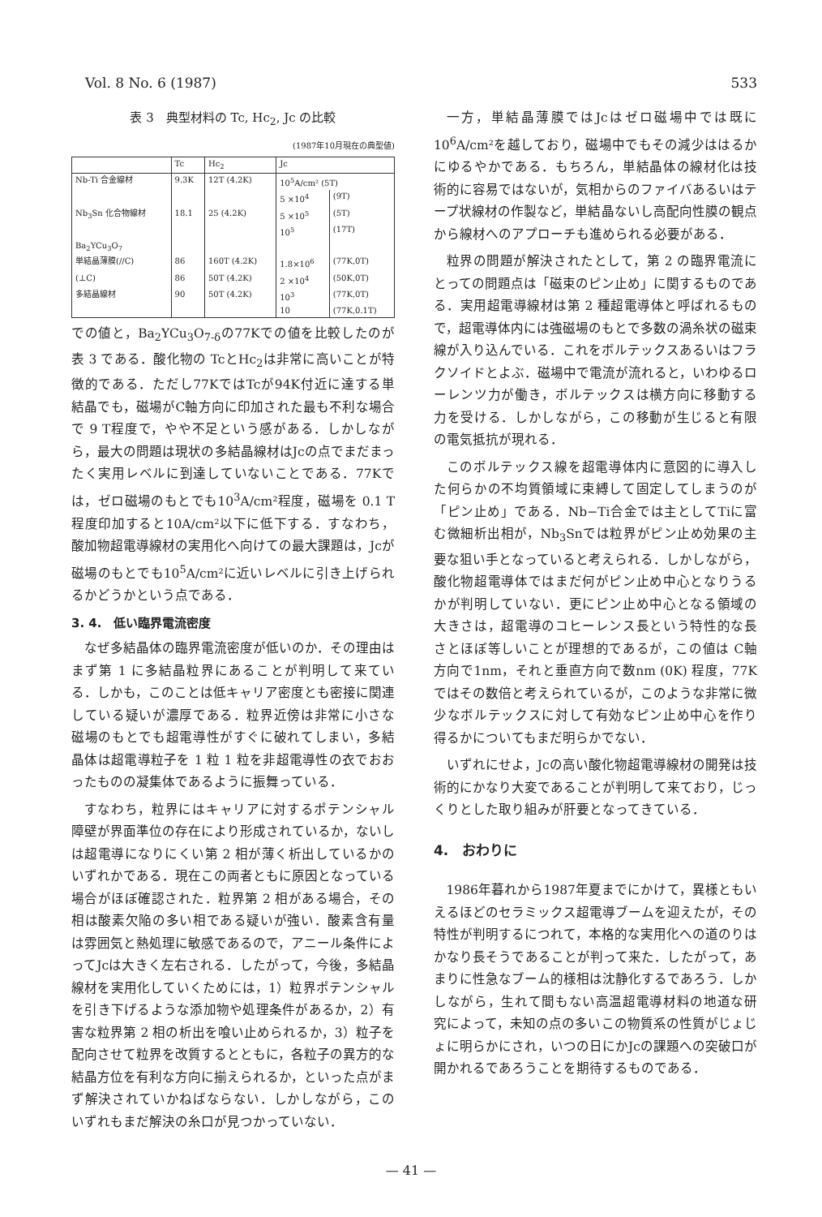Vol. 8 No. 6 (1987) 533
表 3　典型材料の Tc, Hc<sub>2</sub>, Jc の比較
(1987年10月現在の典型値)
| | Tc | Hc<sub>2</sub> | Jc | |
| --- | --- | --- | --- | --- |
| Nb-Ti 合金線材 | 9.3K | 12T (4.2K) | 10<sup>5</sup>A/cm² (5T) | |
| | | | 5 ×10<sup>4</sup> | (9T) |
| Nb<sub>3</sub>Sn 化合物線材 | 18.1 | 25 (4.2K) | 5 ×10<sup>5</sup> | (5T) |
| | | | 10<sup>5</sup> | (17T) |
| Ba<sub>2</sub>YCu<sub>3</sub>O<sub>7</sub> | | | | |
| 単結晶薄膜(//C) | 86 | 160T (4.2K) | 1.8×10<sup>6</sup> | (77K,0T) |
| (⊥C) | 86 | 50T (4.2K) | 2 ×10<sup>4</sup> | (50K,0T) |
| 多結晶線材 | 90 | 50T (4.2K) | 10<sup>3</sup> | (77K,0T) |
| | | | 10 | (77K,0.1T) |
での値と，Ba<sub>2</sub>YCu<sub>3</sub>O<sub>7-δ</sub>の77Kでの値を比較したのが表 3 である．酸化物の TcとHc<sub>2</sub>は非常に高いことが特徴的である．ただし77KではTcが94K付近に達する単結晶でも，磁場がC軸方向に印加された最も不利な場合で 9 T程度で，やや不足という感がある．しかしながら，最大の問題は現状の多結晶線材はJcの点でまだまったく実用レベルに到達していないことである．77Kでは，ゼロ磁場のもとでも10<sup>3</sup>A/cm²程度，磁場を 0.1 T程度印加すると10A/cm²以下に低下する．すなわち，酸加物超電導線材の実用化へ向けての最大課題は，Jcが磁場のもとでも10<sup>5</sup>A/cm²に近いレベルに引き上げられるかどうかという点である．
3. 4.　低い臨界電流密度
なぜ多結晶体の臨界電流密度が低いのか．その理由はまず第 1 に多結晶粒界にあることが判明して来ている．しかも，このことは低キャリア密度とも密接に関連している疑いが濃厚である．粒界近傍は非常に小さな磁場のもとでも超電導性がすぐに破れてしまい，多結晶体は超電導粒子を 1 粒 1 粒を非超電導性の衣でおおったものの凝集体であるように振舞っている．
すなわち，粒界にはキャリアに対するポテンシャル障壁が界面準位の存在により形成されているか，ないしは超電導になりにくい第 2 相が薄く析出しているかのいずれかである．現在この両者ともに原因となっている場合がほぼ確認された．粒界第 2 相がある場合，その相は酸素欠陥の多い相である疑いが強い．酸素含有量は雰囲気と熱処理に敏感であるので，アニール条件によってJcは大きく左右される．したがって，今後，多結晶線材を実用化していくためには，1）粒界ポテンシャルを引き下げるような添加物や処理条件があるか，2）有害な粒界第 2 相の析出を喰い止められるか，3）粒子を配向させて粒界を改質するとともに，各粒子の異方的な結晶方位を有利な方向に揃えられるか，といった点がまず解決されていかねばならない．しかしながら，このいずれもまだ解決の糸口が見つかっていない．
一方，単結晶薄膜ではJcはゼロ磁場中では既に10<sup>6</sup>A/cm²を越しており，磁場中でもその減少ははるかにゆるやかである．もちろん，単結晶体の線材化は技術的に容易ではないが，気相からのファイバあるいはテープ状線材の作製など，単結晶ないし高配向性膜の観点から線材へのアプローチも進められる必要がある．
粒界の問題が解決されたとして，第 2 の臨界電流にとっての問題点は「磁束のピン止め」に関するものである．実用超電導線材は第 2 種超電導体と呼ばれるもので，超電導体内には強磁場のもとで多数の渦糸状の磁束線が入り込んでいる．これをボルテックスあるいはフラクソイドとよぶ．磁場中で電流が流れると，いわゆるローレンツ力が働き，ボルテックスは横方向に移動する力を受ける．しかしながら，この移動が生じると有限の電気抵抗が現れる．
このボルテックス線を超電導体内に意図的に導入した何らかの不均質領域に束縛して固定してしまうのが「ピン止め」である．Nb−Ti合金では主としてTiに富む微細析出相が，Nb<sub>3</sub>Snでは粒界がピン止め効果の主要な狙い手となっていると考えられる．しかしながら，酸化物超電導体ではまだ何がピン止め中心となりうるかが判明していない．更にピン止め中心となる領域の大きさは，超電導のコヒーレンス長という特性的な長さとほぼ等しいことが理想的であるが，この値は C軸方向で1nm，それと垂直方向で数nm (0K) 程度，77Kではその数倍と考えられているが，このような非常に微少なボルテックスに対して有効なピン止め中心を作り得るかについてもまだ明らかでない．
いずれにせよ，Jcの高い酸化物超電導線材の開発は技術的にかなり大変であることが判明して来ており，じっくりとした取り組みが肝要となってきている．
4.　おわりに
1986年暮れから1987年夏までにかけて，異様ともいえるほどのセラミックス超電導ブームを迎えたが，その特性が判明するにつれて，本格的な実用化への道のりはかなり長そうであることが判って来た．したがって，あまりに性急なブーム的様相は沈静化するであろう．しかしながら，生れて間もない高温超電導材料の地道な研究によって，未知の点の多いこの物質系の性質がじょじょに明らかにされ，いつの日にかJcの課題への突破口が開かれるであろうことを期待するものである．
— 41 —